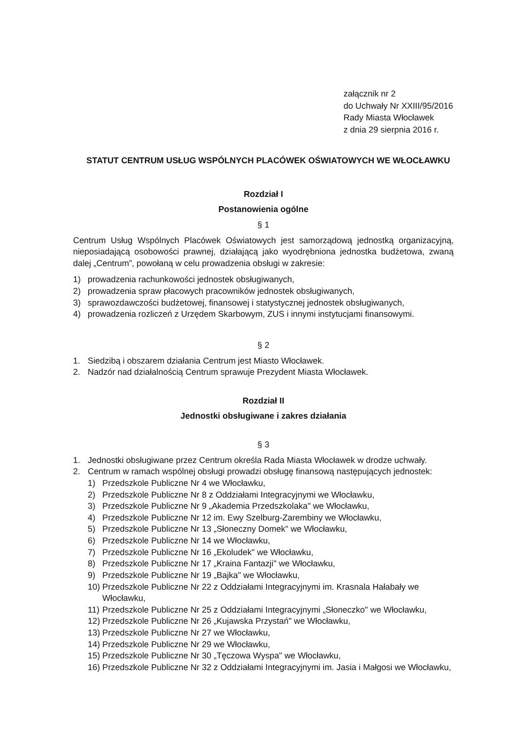załącznik nr 2
do Uchwały Nr XXIII/95/2016
Rady Miasta Włocławek
z dnia 29 sierpnia 2016 r.
STATUT CENTRUM USŁUG WSPÓLNYCH PLACÓWEK OŚWIATOWYCH WE WŁOCŁAWKU
Rozdział I
Postanowienia ogólne
§ 1
Centrum Usług Wspólnych Placówek Oświatowych jest samorządową jednostką organizacyjną, nieposiadającą osobowości prawnej, działającą jako wyodrębniona jednostka budżetowa, zwaną dalej „Centrum”, powołaną w celu prowadzenia obsługi w zakresie:
1) prowadzenia rachunkowości jednostek obsługiwanych,
2) prowadzenia spraw płacowych pracowników jednostek obsługiwanych,
3) sprawozdawczości budżetowej, finansowej i statystycznej jednostek obsługiwanych,
4) prowadzenia rozliczeń z Urzędem Skarbowym, ZUS i innymi instytucjami finansowymi.
§ 2
1. Siedzibą i obszarem działania Centrum jest Miasto Włocławek.
2. Nadzór nad działalnością Centrum sprawuje Prezydent Miasta Włocławek.
Rozdział II
Jednostki obsługiwane i zakres działania
§ 3
1. Jednostki obsługiwane przez Centrum określa Rada Miasta Włocławek w drodze uchwały.
2. Centrum w ramach wspólnej obsługi prowadzi obsługę finansową następujących jednostek:
1) Przedszkole Publiczne Nr 4 we Włocławku,
2) Przedszkole Publiczne Nr 8 z Oddziałami Integracyjnymi we Włocławku,
3) Przedszkole Publiczne Nr 9 „Akademia Przedszkolaka" we Włocławku,
4) Przedszkole Publiczne Nr 12 im. Ewy Szelburg-Zarembiny we Włocławku,
5) Przedszkole Publiczne Nr 13 „Słoneczny Domek" we Włocławku,
6) Przedszkole Publiczne Nr 14 we Włocławku,
7) Przedszkole Publiczne Nr 16 „Ekoludek" we Włocławku,
8) Przedszkole Publiczne Nr 17 „Kraina Fantazji" we Włocławku,
9) Przedszkole Publiczne Nr 19 „Bajka" we Włocławku,
10) Przedszkole Publiczne Nr 22 z Oddziałami Integracyjnymi im. Krasnala Hałabały we Włocławku,
11) Przedszkole Publiczne Nr 25 z Oddziałami Integracyjnymi „Słoneczko" we Włocławku,
12) Przedszkole Publiczne Nr 26 „Kujawska Przystań" we Włocławku,
13) Przedszkole Publiczne Nr 27 we Włocławku,
14) Przedszkole Publiczne Nr 29 we Włocławku,
15) Przedszkole Publiczne Nr 30 „Tęczowa Wyspa" we Włocławku,
16) Przedszkole Publiczne Nr 32 z Oddziałami Integracyjnymi im. Jasia i Małgosi we Włocławku,